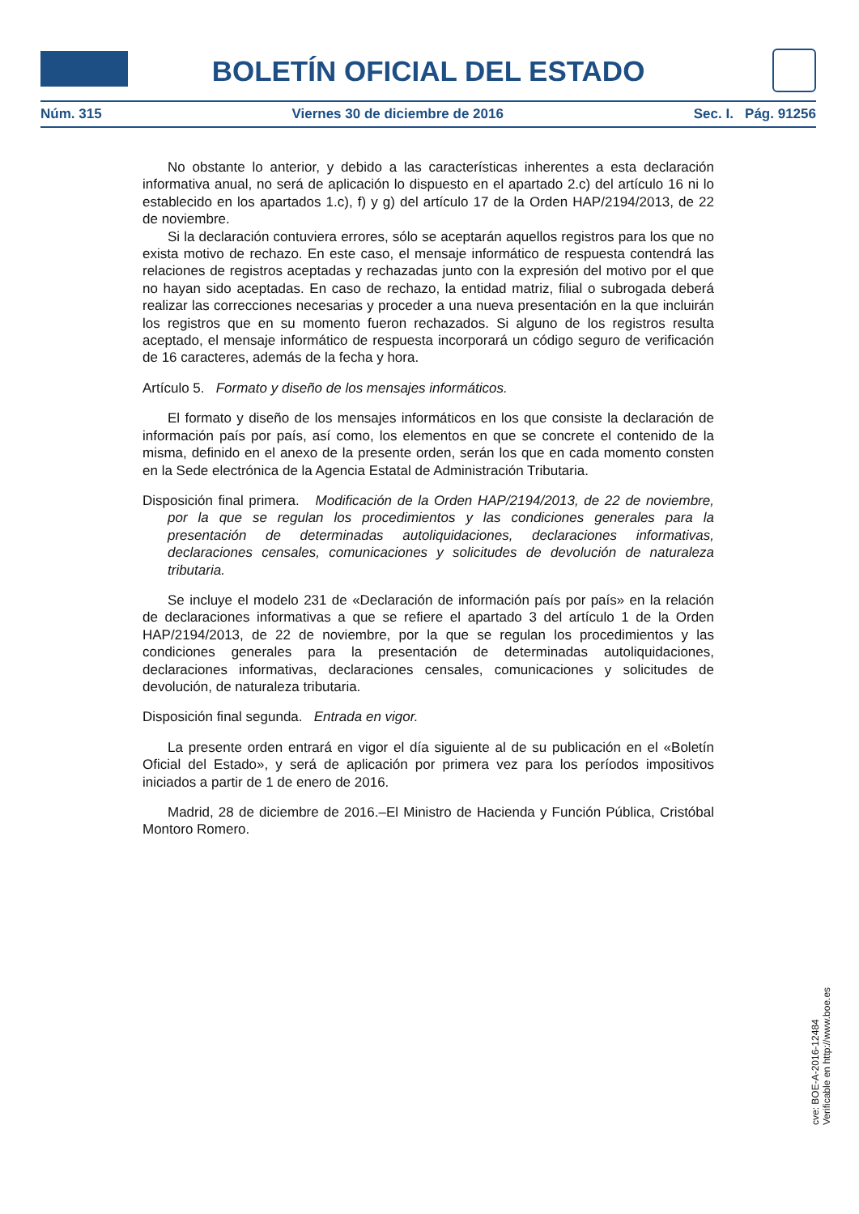BOLETÍN OFICIAL DEL ESTADO
Núm. 315 Viernes 30 de diciembre de 2016 Sec. I. Pág. 91256
No obstante lo anterior, y debido a las características inherentes a esta declaración informativa anual, no será de aplicación lo dispuesto en el apartado 2.c) del artículo 16 ni lo establecido en los apartados 1.c), f) y g) del artículo 17 de la Orden HAP/2194/2013, de 22 de noviembre.
Si la declaración contuviera errores, sólo se aceptarán aquellos registros para los que no exista motivo de rechazo. En este caso, el mensaje informático de respuesta contendrá las relaciones de registros aceptadas y rechazadas junto con la expresión del motivo por el que no hayan sido aceptadas. En caso de rechazo, la entidad matriz, filial o subrogada deberá realizar las correcciones necesarias y proceder a una nueva presentación en la que incluirán los registros que en su momento fueron rechazados. Si alguno de los registros resulta aceptado, el mensaje informático de respuesta incorporará un código seguro de verificación de 16 caracteres, además de la fecha y hora.
Artículo 5. Formato y diseño de los mensajes informáticos.
El formato y diseño de los mensajes informáticos en los que consiste la declaración de información país por país, así como, los elementos en que se concrete el contenido de la misma, definido en el anexo de la presente orden, serán los que en cada momento consten en la Sede electrónica de la Agencia Estatal de Administración Tributaria.
Disposición final primera. Modificación de la Orden HAP/2194/2013, de 22 de noviembre, por la que se regulan los procedimientos y las condiciones generales para la presentación de determinadas autoliquidaciones, declaraciones informativas, declaraciones censales, comunicaciones y solicitudes de devolución de naturaleza tributaria.
Se incluye el modelo 231 de «Declaración de información país por país» en la relación de declaraciones informativas a que se refiere el apartado 3 del artículo 1 de la Orden HAP/2194/2013, de 22 de noviembre, por la que se regulan los procedimientos y las condiciones generales para la presentación de determinadas autoliquidaciones, declaraciones informativas, declaraciones censales, comunicaciones y solicitudes de devolución, de naturaleza tributaria.
Disposición final segunda. Entrada en vigor.
La presente orden entrará en vigor el día siguiente al de su publicación en el «Boletín Oficial del Estado», y será de aplicación por primera vez para los períodos impositivos iniciados a partir de 1 de enero de 2016.
Madrid, 28 de diciembre de 2016.–El Ministro de Hacienda y Función Pública, Cristóbal Montoro Romero.
cve: BOE-A-2016-12484
Verificable en http://www.boe.es